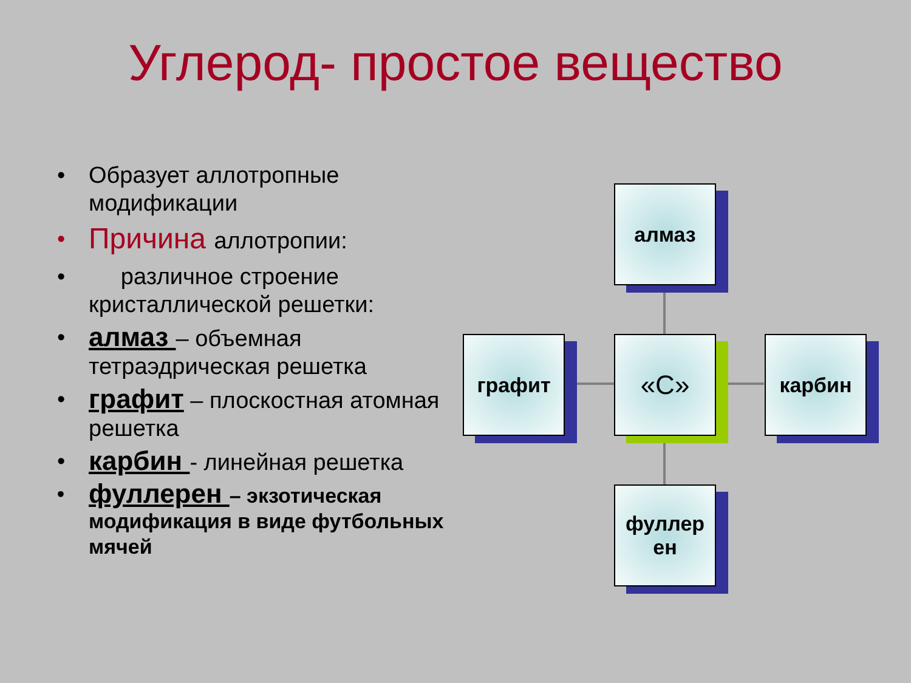Углерод- простое вещество
• Образует аллотропные модификации
• Причина аллотропии:
• различное строение кристаллической решетки:
• алмаз – объемная тетраэдрическая решетка
• графит – плоскостная атомная решетка
• карбин - линейная решетка
• фуллерен – экзотическая модификация в виде футбольных мячей
алмаз
графит «С» карбин
фуллер
ен